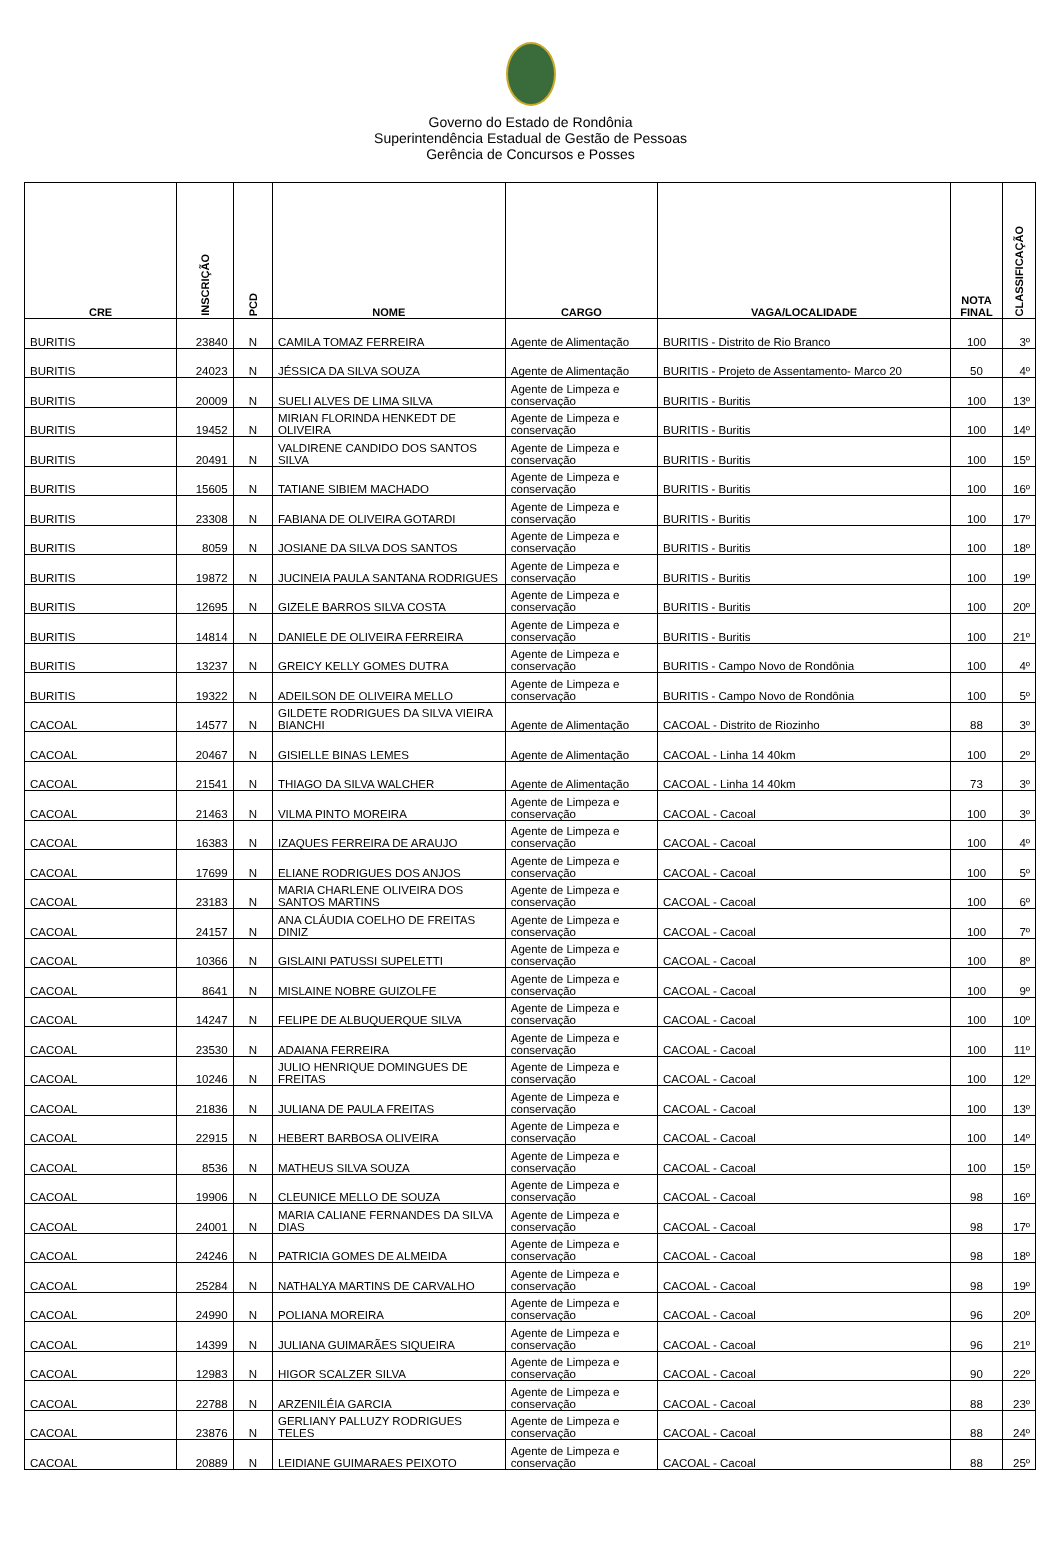Governo do Estado de Rondônia
Superintendência Estadual de Gestão de Pessoas
Gerência de Concursos e Posses
| CRE | INSCRIÇÃO | PCD | NOME | CARGO | VAGA/LOCALIDADE | NOTA FINAL | CLASSIFICAÇÃO |
| --- | --- | --- | --- | --- | --- | --- | --- |
| BURITIS | 23840 | N | CAMILA TOMAZ FERREIRA | Agente de Alimentação | BURITIS - Distrito de Rio Branco | 100 | 3º |
| BURITIS | 24023 | N | JÉSSICA DA SILVA SOUZA | Agente de Alimentação | BURITIS - Projeto de Assentamento- Marco 20 | 50 | 4º |
| BURITIS | 20009 | N | SUELI ALVES DE LIMA SILVA | Agente de Limpeza e conservação | BURITIS - Buritis | 100 | 13º |
| BURITIS | 19452 | N | MIRIAN FLORINDA HENKEDT DE OLIVEIRA | Agente de Limpeza e conservação | BURITIS - Buritis | 100 | 14º |
| BURITIS | 20491 | N | VALDIRENE CANDIDO DOS SANTOS SILVA | Agente de Limpeza e conservação | BURITIS - Buritis | 100 | 15º |
| BURITIS | 15605 | N | TATIANE SIBIEM MACHADO | Agente de Limpeza e conservação | BURITIS - Buritis | 100 | 16º |
| BURITIS | 23308 | N | FABIANA DE OLIVEIRA GOTARDI | Agente de Limpeza e conservação | BURITIS - Buritis | 100 | 17º |
| BURITIS | 8059 | N | JOSIANE DA SILVA DOS SANTOS | Agente de Limpeza e conservação | BURITIS - Buritis | 100 | 18º |
| BURITIS | 19872 | N | JUCINEIA PAULA SANTANA RODRIGUES | Agente de Limpeza e conservação | BURITIS - Buritis | 100 | 19º |
| BURITIS | 12695 | N | GIZELE BARROS SILVA COSTA | Agente de Limpeza e conservação | BURITIS - Buritis | 100 | 20º |
| BURITIS | 14814 | N | DANIELE DE OLIVEIRA FERREIRA | Agente de Limpeza e conservação | BURITIS - Buritis | 100 | 21º |
| BURITIS | 13237 | N | GREICY KELLY GOMES DUTRA | Agente de Limpeza e conservação | BURITIS - Campo Novo de Rondônia | 100 | 4º |
| BURITIS | 19322 | N | ADEILSON DE OLIVEIRA MELLO | Agente de Limpeza e conservação | BURITIS - Campo Novo de Rondônia | 100 | 5º |
| CACOAL | 14577 | N | GILDETE RODRIGUES DA SILVA VIEIRA BIANCHI | Agente de Alimentação | CACOAL - Distrito de Riozinho | 88 | 3º |
| CACOAL | 20467 | N | GISIELLE BINAS LEMES | Agente de Alimentação | CACOAL - Linha 14 40km | 100 | 2º |
| CACOAL | 21541 | N | THIAGO DA SILVA WALCHER | Agente de Alimentação | CACOAL - Linha 14 40km | 73 | 3º |
| CACOAL | 21463 | N | VILMA PINTO MOREIRA | Agente de Limpeza e conservação | CACOAL - Cacoal | 100 | 3º |
| CACOAL | 16383 | N | IZAQUES FERREIRA DE ARAUJO | Agente de Limpeza e conservação | CACOAL - Cacoal | 100 | 4º |
| CACOAL | 17699 | N | ELIANE RODRIGUES DOS ANJOS | Agente de Limpeza e conservação | CACOAL - Cacoal | 100 | 5º |
| CACOAL | 23183 | N | MARIA CHARLENE OLIVEIRA DOS SANTOS MARTINS | Agente de Limpeza e conservação | CACOAL - Cacoal | 100 | 6º |
| CACOAL | 24157 | N | ANA CLÁUDIA COELHO DE FREITAS DINIZ | Agente de Limpeza e conservação | CACOAL - Cacoal | 100 | 7º |
| CACOAL | 10366 | N | GISLAINI PATUSSI SUPELETTI | Agente de Limpeza e conservação | CACOAL - Cacoal | 100 | 8º |
| CACOAL | 8641 | N | MISLAINE NOBRE GUIZOLFE | Agente de Limpeza e conservação | CACOAL - Cacoal | 100 | 9º |
| CACOAL | 14247 | N | FELIPE DE ALBUQUERQUE SILVA | Agente de Limpeza e conservação | CACOAL - Cacoal | 100 | 10º |
| CACOAL | 23530 | N | ADAIANA FERREIRA | Agente de Limpeza e conservação | CACOAL - Cacoal | 100 | 11º |
| CACOAL | 10246 | N | JULIO HENRIQUE DOMINGUES DE FREITAS | Agente de Limpeza e conservação | CACOAL - Cacoal | 100 | 12º |
| CACOAL | 21836 | N | JULIANA DE PAULA FREITAS | Agente de Limpeza e conservação | CACOAL - Cacoal | 100 | 13º |
| CACOAL | 22915 | N | HEBERT BARBOSA OLIVEIRA | Agente de Limpeza e conservação | CACOAL - Cacoal | 100 | 14º |
| CACOAL | 8536 | N | MATHEUS SILVA SOUZA | Agente de Limpeza e conservação | CACOAL - Cacoal | 100 | 15º |
| CACOAL | 19906 | N | CLEUNICE MELLO DE SOUZA | Agente de Limpeza e conservação | CACOAL - Cacoal | 98 | 16º |
| CACOAL | 24001 | N | MARIA CALIANE FERNANDES DA SILVA DIAS | Agente de Limpeza e conservação | CACOAL - Cacoal | 98 | 17º |
| CACOAL | 24246 | N | PATRICIA GOMES DE ALMEIDA | Agente de Limpeza e conservação | CACOAL - Cacoal | 98 | 18º |
| CACOAL | 25284 | N | NATHALYA MARTINS DE CARVALHO | Agente de Limpeza e conservação | CACOAL - Cacoal | 98 | 19º |
| CACOAL | 24990 | N | POLIANA MOREIRA | Agente de Limpeza e conservação | CACOAL - Cacoal | 96 | 20º |
| CACOAL | 14399 | N | JULIANA GUIMARÃES SIQUEIRA | Agente de Limpeza e conservação | CACOAL - Cacoal | 96 | 21º |
| CACOAL | 12983 | N | HIGOR SCALZER SILVA | Agente de Limpeza e conservação | CACOAL - Cacoal | 90 | 22º |
| CACOAL | 22788 | N | ARZENILÉIA GARCIA | Agente de Limpeza e conservação | CACOAL - Cacoal | 88 | 23º |
| CACOAL | 23876 | N | GERLIANY PALLUZY RODRIGUES TELES | Agente de Limpeza e conservação | CACOAL - Cacoal | 88 | 24º |
| CACOAL | 20889 | N | LEIDIANE GUIMARAES PEIXOTO | Agente de Limpeza e conservação | CACOAL - Cacoal | 88 | 25º |